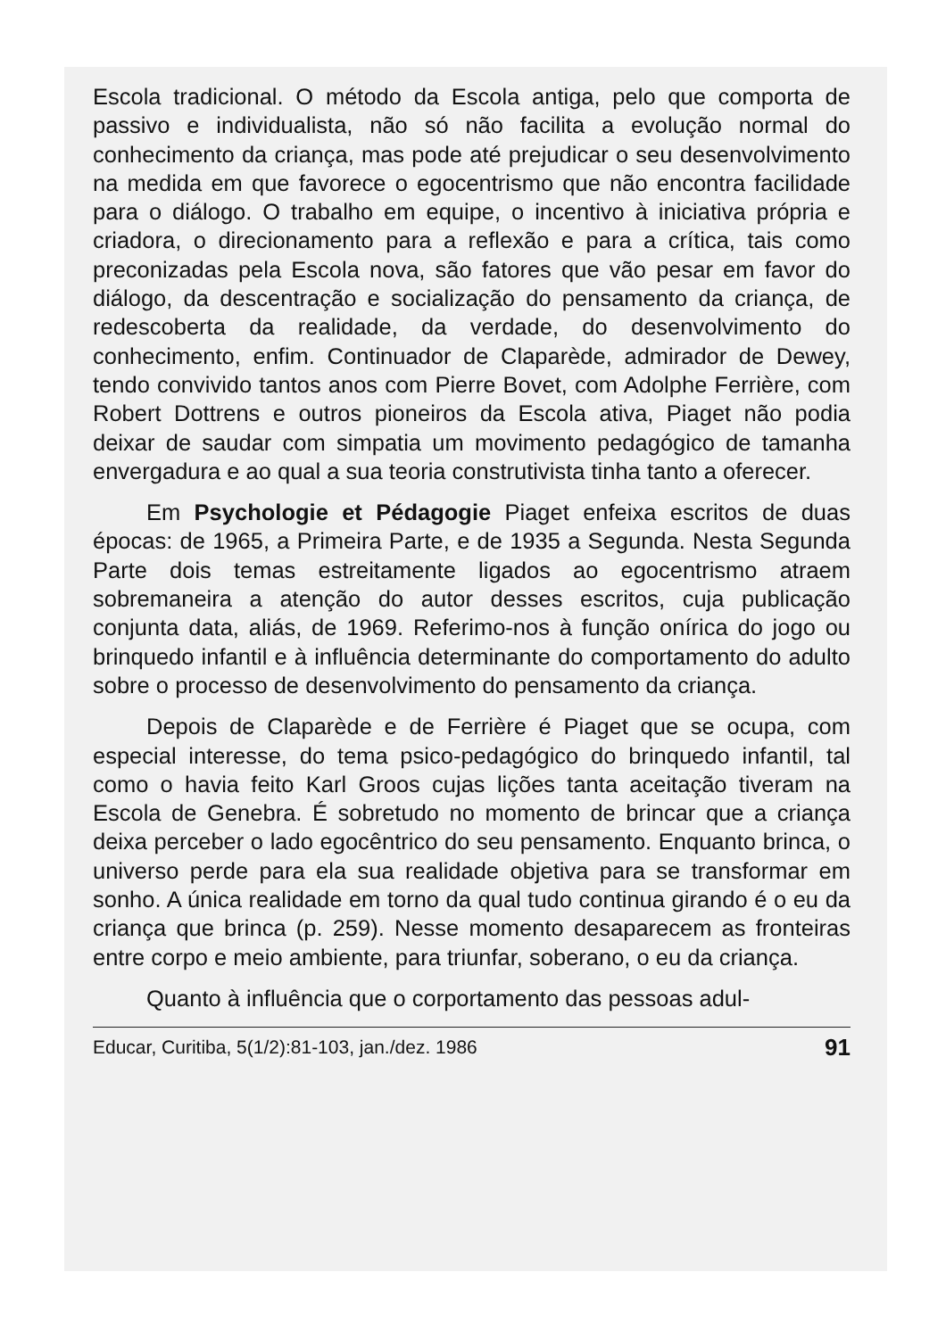Escola tradicional. O método da Escola antiga, pelo que comporta de passivo e individualista, não só não facilita a evolução normal do conhecimento da criança, mas pode até prejudicar o seu desenvolvimento na medida em que favorece o egocentrismo que não encontra facilidade para o diálogo. O trabalho em equipe, o incentivo à iniciativa própria e criadora, o direcionamento para a reflexão e para a crítica, tais como preconizadas pela Escola nova, são fatores que vão pesar em favor do diálogo, da descentração e socialização do pensamento da criança, de redescoberta da realidade, da verdade, do desenvolvimento do conhecimento, enfim. Continuador de Claparède, admirador de Dewey, tendo convivido tantos anos com Pierre Bovet, com Adolphe Ferrière, com Robert Dottrens e outros pioneiros da Escola ativa, Piaget não podia deixar de saudar com simpatia um movimento pedagógico de tamanha envergadura e ao qual a sua teoria construtivista tinha tanto a oferecer.
Em Psychologie et Pédagogie Piaget enfeixa escritos de duas épocas: de 1965, a Primeira Parte, e de 1935 a Segunda. Nesta Segunda Parte dois temas estreitamente ligados ao egocentrismo atraem sobremaneira a atenção do autor desses escritos, cuja publicação conjunta data, aliás, de 1969. Referimo-nos à função onírica do jogo ou brinquedo infantil e à influência determinante do comportamento do adulto sobre o processo de desenvolvimento do pensamento da criança.
Depois de Claparède e de Ferrière é Piaget que se ocupa, com especial interesse, do tema psico-pedagógico do brinquedo infantil, tal como o havia feito Karl Groos cujas lições tanta aceitação tiveram na Escola de Genebra. É sobretudo no momento de brincar que a criança deixa perceber o lado egocêntrico do seu pensamento. Enquanto brinca, o universo perde para ela sua realidade objetiva para se transformar em sonho. A única realidade em torno da qual tudo continua girando é o eu da criança que brinca (p. 259). Nesse momento desaparecem as fronteiras entre corpo e meio ambiente, para triunfar, soberano, o eu da criança.
Quanto à influência que o corportamento das pessoas adul-
Educar, Curitiba, 5(1/2):81-103, jan./dez. 1986 91